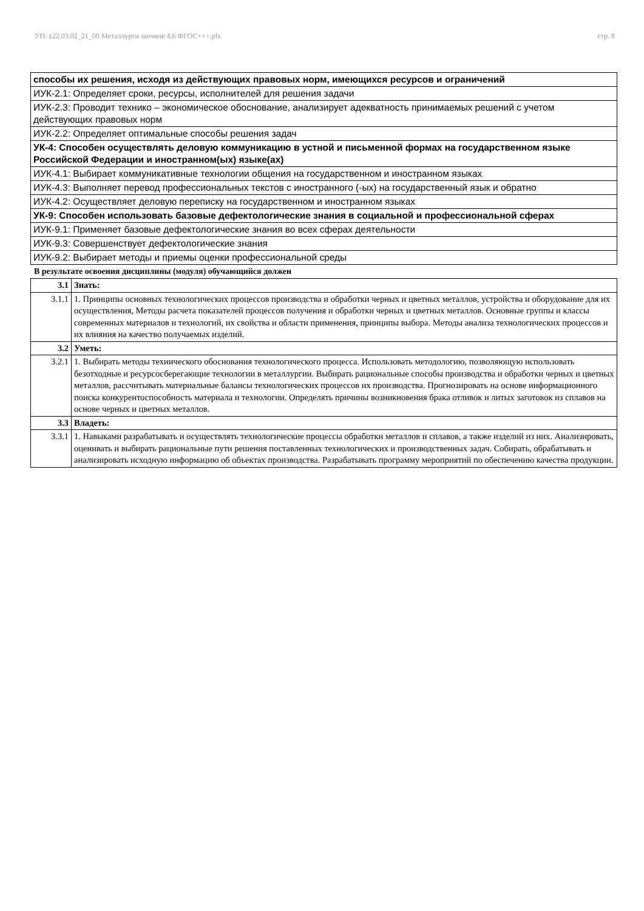УП: z22.03.02_21_00 Металлурги заочное 4,6 ФГОС+++.plx стр. 8
| способы их решения, исходя из действующих правовых норм, имеющихся ресурсов и ограничений |
| ИУК-2.1: Определяет сроки, ресурсы, исполнителей для решения задачи |
| ИУК-2.3: Проводит технико – экономическое обоснование, анализирует адекватность принимаемых решений с учетом действующих правовых норм |
| ИУК-2.2: Определяет оптимальные способы решения задач |
| УК-4: Способен осуществлять деловую коммуникацию в устной и письменной формах на государственном языке Российской Федерации и иностранном(ых) языке(ах) |
| ИУК-4.1: Выбирает коммуникативные технологии общения на государственном и иностранном языках |
| ИУК-4.3: Выполняет перевод профессиональных текстов с иностранного (-ых) на государственный язык и обратно |
| ИУК-4.2: Осуществляет деловую переписку на государственном и иностранном языках |
| УК-9: Способен использовать базовые дефектологические знания в социальной и профессиональной сферах |
| ИУК-9.1: Применяет базовые дефектологические знания во всех сферах деятельности |
| ИУК-9.3: Совершенствует дефектологические знания |
| ИУК-9.2: Выбирает методы и приемы оценки профессиональной среды |
В результате освоения дисциплины (модуля) обучающийся должен
| 3.1 | Знать: |
| 3.1.1 | 1. Принципы основных технологических процессов производства и обработки черных и цветных металлов, устройства и оборудование для их осуществления, Методы расчета показателей процессов получения и обработки черных и цветных металлов. Основные группы и классы современных материалов и технологий, их свойства и области применения, принципы выбора. Методы анализа технологических процессов и их влияния на качество получаемых изделий. |
| 3.2 | Уметь: |
| 3.2.1 | 1. Выбирать методы технического обоснования технологического процесса. Использовать методологию, позволяющую использовать безотходные и ресурсосберегающие технологии в металлургии. Выбирать рациональные способы производства и обработки черных и цветных металлов, рассчитывать материальные балансы технологических процессов их производства. Прогнозировать на основе информационного поиска конкурентоспособность материала и технологии. Определять причины возникновения брака отливок и литых заготовок из сплавов на основе черных и цветных металлов. |
| 3.3 | Владеть: |
| 3.3.1 | 1. Навыками разрабатывать и осуществлять технологические процессы обработки металлов и сплавов, а также изделий из них. Анализировать, оценивать и выбирать рациональные пути решения поставленных технологических и производственных задач. Собирать, обрабатывать и анализировать исходную информацию об объектах производства. Разрабатывать программу мероприятий по обеспечению качества продукции. |